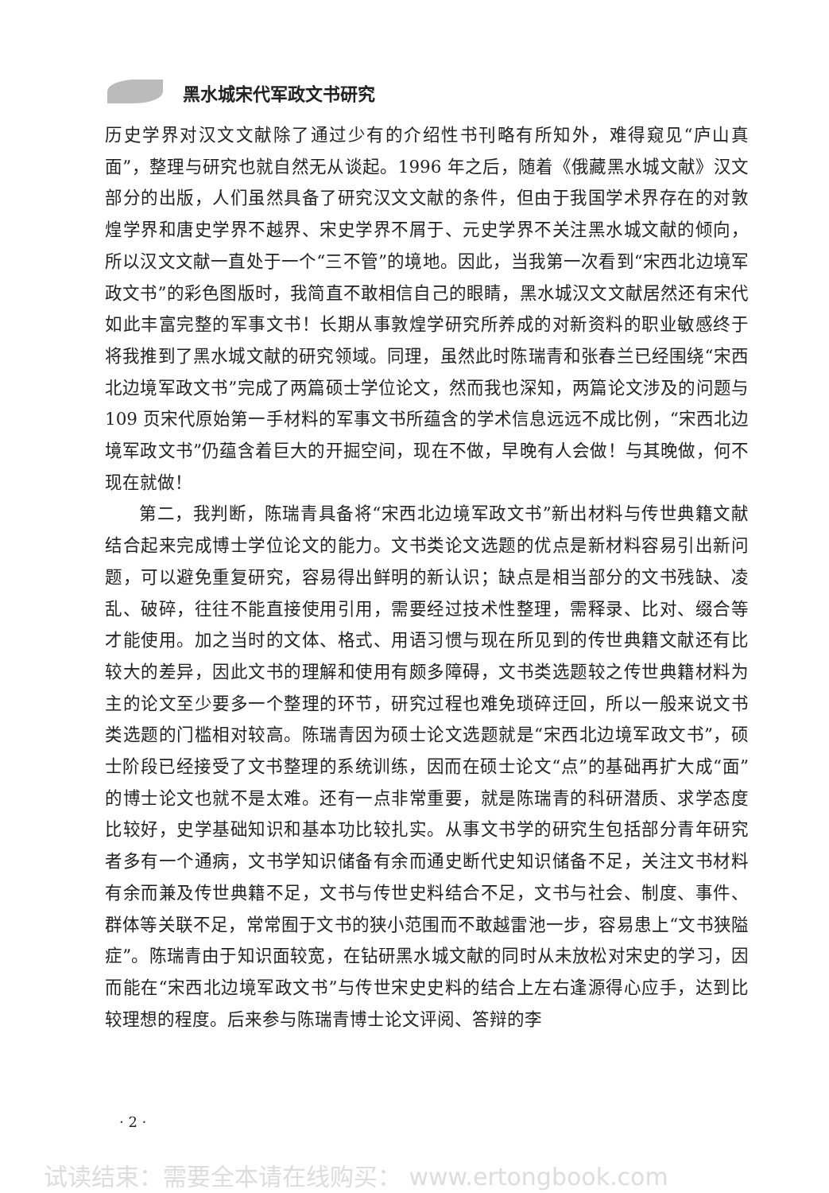黑水城宋代军政文书研究
历史学界对汉文文献除了通过少有的介绍性书刊略有所知外，难得窥见“庐山真面”，整理与研究也就自然无从谈起。1996 年之后，随着《俄藏黑水城文献》汉文部分的出版，人们虽然具备了研究汉文文献的条件，但由于我国学术界存在的对敦煌学界和唐史学界不越界、宋史学界不屑于、元史学界不关注黑水城文献的倾向，所以汉文文献一直处于一个“三不管”的境地。因此，当我第一次看到“宋西北边境军政文书”的彩色图版时，我简直不敢相信自己的眼睛，黑水城汉文文献居然还有宋代如此丰富完整的军事文书！长期从事敦煌学研究所养成的对新资料的职业敏感终于将我推到了黑水城文献的研究领域。同理，虽然此时陈瑞青和张春兰已经围绕“宋西北边境军政文书”完成了两篇硕士学位论文，然而我也深知，两篇论文涉及的问题与 109 页宋代原始第一手材料的军事文书所蕴含的学术信息远远不成比例，“宋西北边境军政文书”仍蕴含着巨大的开掘空间，现在不做，早晚有人会做！与其晚做，何不现在就做！
第二，我判断，陈瑞青具备将“宋西北边境军政文书”新出材料与传世典籍文献结合起来完成博士学位论文的能力。文书类论文选题的优点是新材料容易引出新问题，可以避免重复研究，容易得出鲜明的新认识；缺点是相当部分的文书残缺、凌乱、破碎，往往不能直接使用引用，需要经过技术性整理，需释录、比对、缀合等才能使用。加之当时的文体、格式、用语习惯与现在所见到的传世典籍文献还有比较大的差异，因此文书的理解和使用有颇多障碍，文书类选题较之传世典籍材料为主的论文至少要多一个整理的环节，研究过程也难免琐碎迂回，所以一般来说文书类选题的门槛相对较高。陈瑞青因为硕士论文选题就是“宋西北边境军政文书”，硕士阶段已经接受了文书整理的系统训练，因而在硕士论文“点”的基础再扩大成“面”的博士论文也就不是太难。还有一点非常重要，就是陈瑞青的科研潜质、求学态度比较好，史学基础知识和基本功比较扎实。从事文书学的研究生包括部分青年研究者多有一个通病，文书学知识储备有余而通史断代史知识储备不足，关注文书材料有余而兼及传世典籍不足，文书与传世史料结合不足，文书与社会、制度、事件、群体等关联不足，常常囿于文书的狭小范围而不敢越雷池一步，容易患上“文书狭隘症”。陈瑞青由于知识面较宽，在钻研黑水城文献的同时从未放松对宋史的学习，因而能在“宋西北边境军政文书”与传世宋史史料的结合上左右逢源得心应手，达到比较理想的程度。后来参与陈瑞青博士论文评阅、答辩的李
· 2 ·
试读结束：需要全本请在线购买： www.ertongbook.com